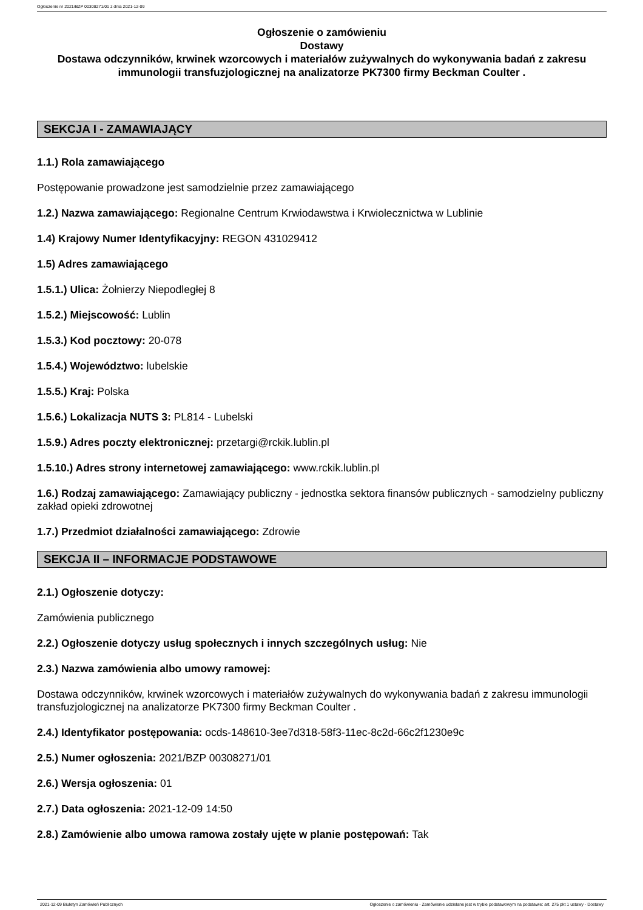Ogłoszenie nr 2021/BZP 00308271/01 z dnia 2021-12-09
Ogłoszenie o zamówieniu
Dostawy
Dostawa odczynników, krwinek wzorcowych i materiałów zużywalnych do wykonywania badań z zakresu immunologii transfuzjologicznej na analizatorze PK7300 firmy Beckman Coulter .
SEKCJA I - ZAMAWIAJĄCY
1.1.) Rola zamawiającego
Postępowanie prowadzone jest samodzielnie przez zamawiającego
1.2.) Nazwa zamawiającego: Regionalne Centrum Krwiodawstwa i Krwiolecznictwa w Lublinie
1.4) Krajowy Numer Identyfikacyjny: REGON 431029412
1.5) Adres zamawiającego
1.5.1.) Ulica: Żołnierzy Niepodległej 8
1.5.2.) Miejscowość: Lublin
1.5.3.) Kod pocztowy: 20-078
1.5.4.) Województwo: lubelskie
1.5.5.) Kraj: Polska
1.5.6.) Lokalizacja NUTS 3: PL814 - Lubelski
1.5.9.) Adres poczty elektronicznej: przetargi@rckik.lublin.pl
1.5.10.) Adres strony internetowej zamawiającego: www.rckik.lublin.pl
1.6.) Rodzaj zamawiającego: Zamawiający publiczny - jednostka sektora finansów publicznych - samodzielny publiczny zakład opieki zdrowotnej
1.7.) Przedmiot działalności zamawiającego: Zdrowie
SEKCJA II – INFORMACJE PODSTAWOWE
2.1.) Ogłoszenie dotyczy:
Zamówienia publicznego
2.2.) Ogłoszenie dotyczy usług społecznych i innych szczególnych usług: Nie
2.3.) Nazwa zamówienia albo umowy ramowej:
Dostawa odczynników, krwinek wzorcowych i materiałów zużywalnych do wykonywania badań z zakresu immunologii transfuzjologicznej na analizatorze PK7300 firmy Beckman Coulter .
2.4.) Identyfikator postępowania: ocds-148610-3ee7d318-58f3-11ec-8c2d-66c2f1230e9c
2.5.) Numer ogłoszenia: 2021/BZP 00308271/01
2.6.) Wersja ogłoszenia: 01
2.7.) Data ogłoszenia: 2021-12-09 14:50
2.8.) Zamówienie albo umowa ramowa zostały ujęte w planie postępowań: Tak
2021-12-09 Biuletyn Zamówień Publicznych Ogłoszenie o zamówieniu - Zamówienie udzielane jest w trybie podstawowym na podstawie: art. 275 pkt 1 ustawy - Dostawy